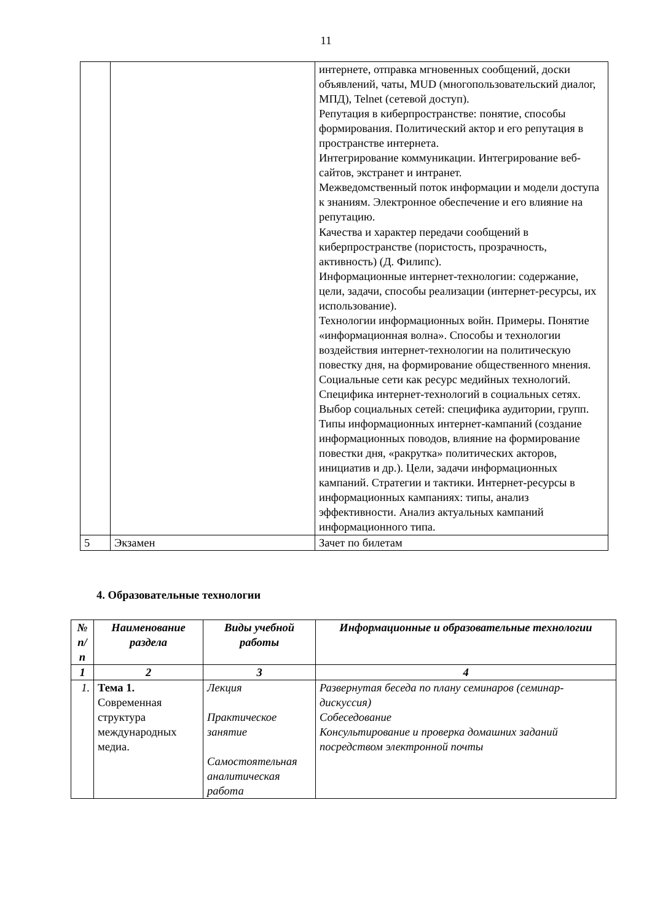11
| | | интернете, отправка мгновенных сообщений, доски объявлений, чаты, MUD (многопользовательский диалог, МПД), Telnet (сетевой доступ). Репутация в киберпространстве: понятие, способы формирования. Политический актор и его репутация в пространстве интернета. Интегрирование коммуникации. Интегрирование веб-сайтов, экстранет и интранет. Межведомственный поток информации и модели доступа к знаниям. Электронное обеспечение и его влияние на репутацию. Качества и характер передачи сообщений в киберпространстве (пористость, прозрачность, активность) (Д. Филипс). Информационные интернет-технологии: содержание, цели, задачи, способы реализации (интернет-ресурсы, их использование). Технологии информационных войн. Примеры. Понятие «информационная волна». Способы и технологии воздействия интернет-технологии на политическую повестку дня, на формирование общественного мнения. Социальные сети как ресурс медийных технологий. Специфика интернет-технологий в социальных сетях. Выбор социальных сетей: специфика аудитории, групп. Типы информационных интернет-кампаний (создание информационных поводов, влияние на формирование повестки дня, «ракрутка» политических акторов, инициатив и др.). Цели, задачи информационных кампаний. Стратегии и тактики. Интернет-ресурсы в информационных кампаниях: типы, анализ эффективности. Анализ актуальных кампаний информационного типа. |
| 5 | Экзамен | Зачет по билетам |
4. Образовательные технологии
| № п/п | Наименование раздела | Виды учебной работы | Информационные и образовательные технологии |
| --- | --- | --- | --- |
| 1 | 2 | 3 | 4 |
| 1. | Тема 1. Современная структура международных медиа. | Лекция Практическое занятие Самостоятельная аналитическая работа | Развернутая беседа по плану семинаров (семинар-дискуссия) Собеседование Консультирование и проверка домашних заданий посредством электронной почты |